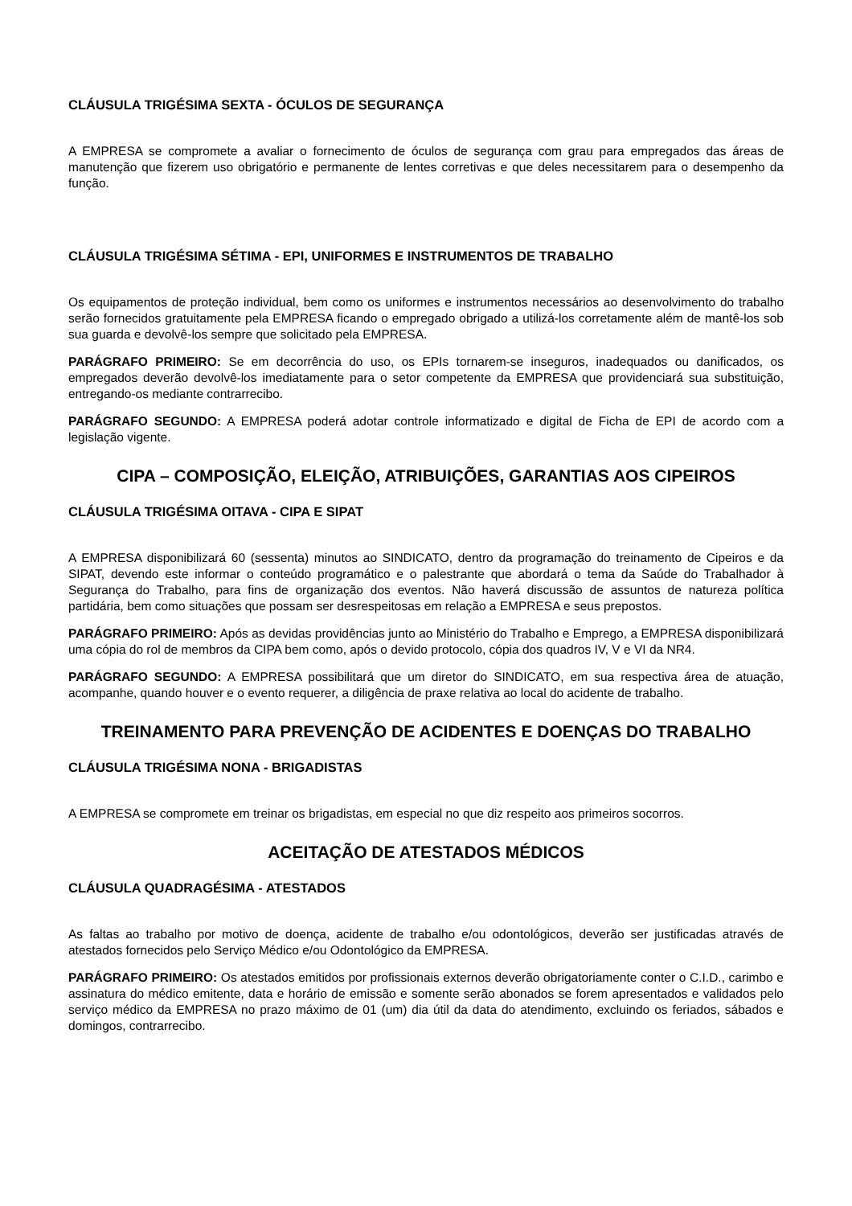CLÁUSULA TRIGÉSIMA SEXTA - ÓCULOS DE SEGURANÇA
A EMPRESA se compromete a avaliar o fornecimento de óculos de segurança com grau para empregados das áreas de manutenção que fizerem uso obrigatório e permanente de lentes corretivas e que deles necessitarem para o desempenho da função.
CLÁUSULA TRIGÉSIMA SÉTIMA - EPI, UNIFORMES E INSTRUMENTOS DE TRABALHO
Os equipamentos de proteção individual, bem como os uniformes e instrumentos necessários ao desenvolvimento do trabalho serão fornecidos gratuitamente pela EMPRESA ficando o empregado obrigado a utilizá-los corretamente além de mantê-los sob sua guarda e devolvê-los sempre que solicitado pela EMPRESA.
PARÁGRAFO PRIMEIRO: Se em decorrência do uso, os EPIs tornarem-se inseguros, inadequados ou danificados, os empregados deverão devolvê-los imediatamente para o setor competente da EMPRESA que providenciará sua substituição, entregando-os mediante contrarrecibo.
PARÁGRAFO SEGUNDO: A EMPRESA poderá adotar controle informatizado e digital de Ficha de EPI de acordo com a legislação vigente.
CIPA – COMPOSIÇÃO, ELEIÇÃO, ATRIBUIÇÕES, GARANTIAS AOS CIPEIROS
CLÁUSULA TRIGÉSIMA OITAVA - CIPA E SIPAT
A EMPRESA disponibilizará 60 (sessenta) minutos ao SINDICATO, dentro da programação do treinamento de Cipeiros e da SIPAT, devendo este informar o conteúdo programático e o palestrante que abordará o tema da Saúde do Trabalhador à Segurança do Trabalho, para fins de organização dos eventos. Não haverá discussão de assuntos de natureza política partidária, bem como situações que possam ser desrespeitosas em relação a EMPRESA e seus prepostos.
PARÁGRAFO PRIMEIRO: Após as devidas providências junto ao Ministério do Trabalho e Emprego, a EMPRESA disponibilizará uma cópia do rol de membros da CIPA bem como, após o devido protocolo, cópia dos quadros IV, V e VI da NR4.
PARÁGRAFO SEGUNDO: A EMPRESA possibilitará que um diretor do SINDICATO, em sua respectiva área de atuação, acompanhe, quando houver e o evento requerer, a diligência de praxe relativa ao local do acidente de trabalho.
TREINAMENTO PARA PREVENÇÃO DE ACIDENTES E DOENÇAS DO TRABALHO
CLÁUSULA TRIGÉSIMA NONA - BRIGADISTAS
A EMPRESA se compromete em treinar os brigadistas, em especial no que diz respeito aos primeiros socorros.
ACEITAÇÃO DE ATESTADOS MÉDICOS
CLÁUSULA QUADRAGÉSIMA - ATESTADOS
As faltas ao trabalho por motivo de doença, acidente de trabalho e/ou odontológicos, deverão ser justificadas através de atestados fornecidos pelo Serviço Médico e/ou Odontológico da EMPRESA.
PARÁGRAFO PRIMEIRO: Os atestados emitidos por profissionais externos deverão obrigatoriamente conter o C.I.D., carimbo e assinatura do médico emitente, data e horário de emissão e somente serão abonados se forem apresentados e validados pelo serviço médico da EMPRESA no prazo máximo de 01 (um) dia útil da data do atendimento, excluindo os feriados, sábados e domingos, contrarrecibo.